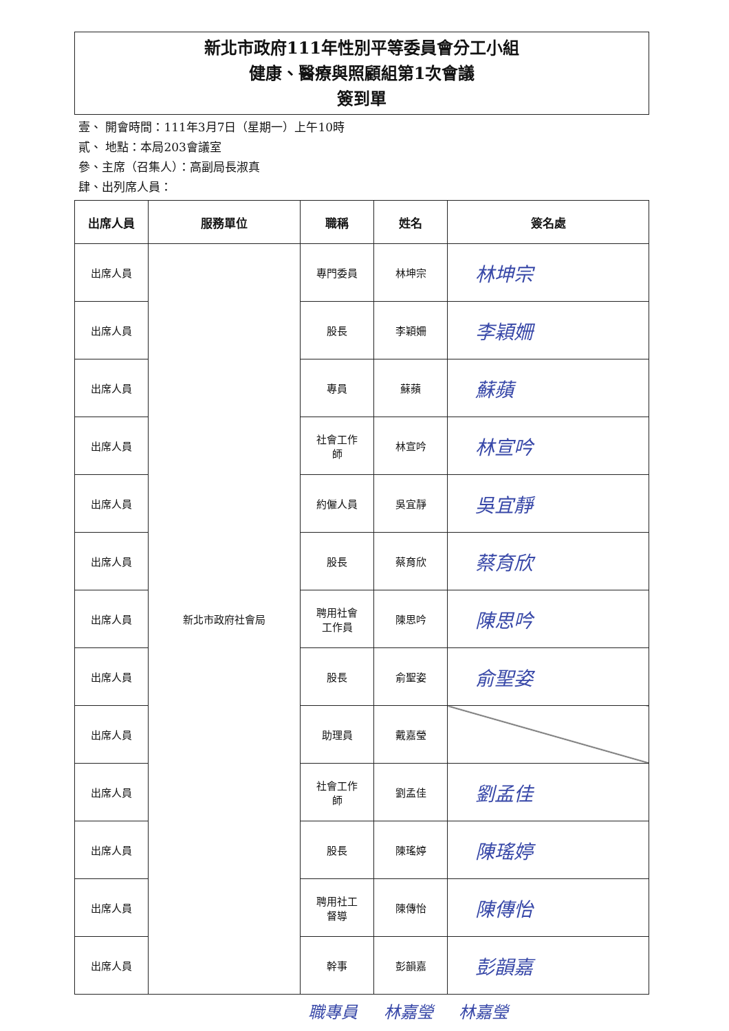新北市政府111年性別平等委員會分工小組
健康、醫療與照顧組第1次會議
簽到單
壹、 開會時間：111年3月7日（星期一）上午10時
貳、 地點：本局203會議室
參、主席（召集人）：高副局長淑真
肆、出列席人員：
| 出席人員 | 服務單位 | 職稱 | 姓名 | 簽名處 |
| --- | --- | --- | --- | --- |
| 出席人員 | 新北市政府社會局 | 專門委員 | 林坤宗 | 林坤宗 |
| 出席人員 | | 股長 | 李穎姍 | 李穎姍 |
| 出席人員 | | 專員 | 蘇蘋 | 蘇蘋 |
| 出席人員 | | 社會工作 師 | 林宣吟 | 林宣吟 |
| 出席人員 | | 約僱人員 | 吳宜靜 | 吳宜靜 |
| 出席人員 | | 股長 | 蔡育欣 | 蔡育欣 |
| 出席人員 | | 聘用社會 工作員 | 陳思吟 | 陳思吟 |
| 出席人員 | | 股長 | 俞聖姿 | 俞聖姿 |
| 出席人員 | | 助理員 | 戴嘉瑩 | |
| 出席人員 | | 社會工作 師 | 劉孟佳 | 劉孟佳 |
| 出席人員 | | 股長 | 陳瑤婷 | 陳瑤婷 |
| 出席人員 | | 聘用社工 督導 | 陳傳怡 | 陳傳怡 |
| 出席人員 | | 幹事 | 彭韻嘉 | 彭韻嘉 |
職專員 林嘉瑩 林嘉瑩